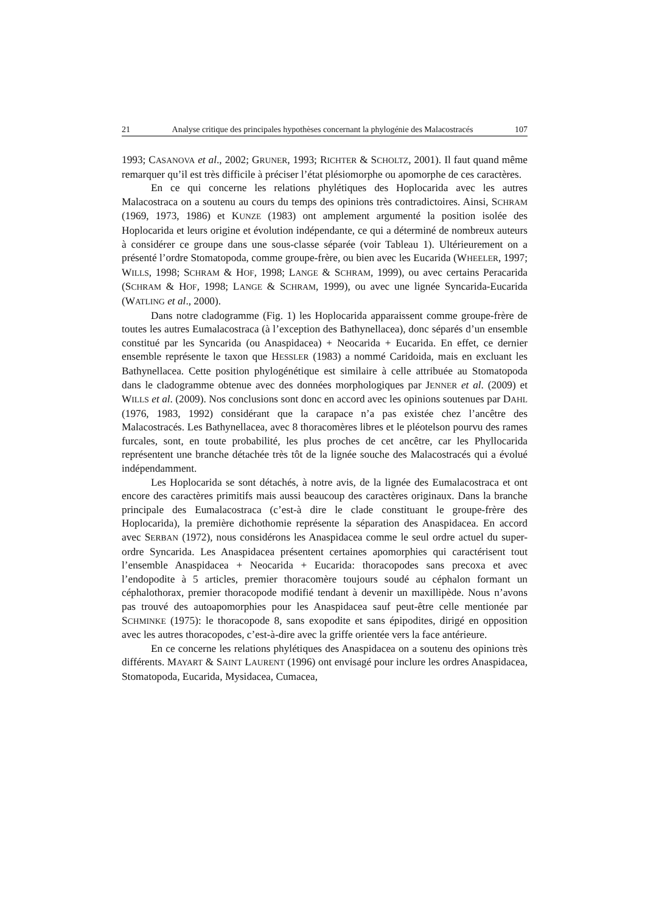21 Analyse critique des principales hypothèses concernant la phylogénie des Malacostracés 107
1993; CASANOVA et al., 2002; GRUNER, 1993; RICHTER & SCHOLTZ, 2001). Il faut quand même remarquer qu’il est très difficile à préciser l’état plésiomorphe ou apomorphe de ces caractères.
En ce qui concerne les relations phylétiques des Hoplocarida avec les autres Malacostraca on a soutenu au cours du temps des opinions très contradictoires. Ainsi, SCHRAM (1969, 1973, 1986) et KUNZE (1983) ont amplement argumenté la position isolée des Hoplocarida et leurs origine et évolution indépendante, ce qui a déterminé de nombreux auteurs à considérer ce groupe dans une sous-classe séparée (voir Tableau 1). Ultérieurement on a présenté l’ordre Stomatopoda, comme groupe-frère, ou bien avec les Eucarida (WHEELER, 1997; WILLS, 1998; SCHRAM & HOF, 1998; LANGE & SCHRAM, 1999), ou avec certains Peracarida (SCHRAM & HOF, 1998; LANGE & SCHRAM, 1999), ou avec une lignée Syncarida-Eucarida (WATLING et al., 2000).
Dans notre cladogramme (Fig. 1) les Hoplocarida apparaissent comme groupe-frère de toutes les autres Eumalacostraca (à l’exception des Bathynellacea), donc séparés d’un ensemble constitué par les Syncarida (ou Anaspidacea) + Neocarida + Eucarida. En effet, ce dernier ensemble représente le taxon que HESSLER (1983) a nommé Caridoida, mais en excluant les Bathynellacea. Cette position phylogénétique est similaire à celle attribuée au Stomatopoda dans le cladogramme obtenue avec des données morphologiques par JENNER et al. (2009) et WILLS et al. (2009). Nos conclusions sont donc en accord avec les opinions soutenues par DAHL (1976, 1983, 1992) considérant que la carapace n’a pas existée chez l’ancêtre des Malacostracés. Les Bathynellacea, avec 8 thoracomères libres et le pléotelson pourvu des rames furcales, sont, en toute probabilité, les plus proches de cet ancêtre, car les Phyllocarida représentent une branche détachée très tôt de la lignée souche des Malacostracés qui a évolué indépendamment.
Les Hoplocarida se sont détachés, à notre avis, de la lignée des Eumalacostraca et ont encore des caractères primitifs mais aussi beaucoup des caractères originaux. Dans la branche principale des Eumalacostraca (c’est-à dire le clade constituant le groupe-frère des Hoplocarida), la première dichothomie représente la séparation des Anaspidacea. En accord avec SERBAN (1972), nous considérons les Anaspidacea comme le seul ordre actuel du super-ordre Syncarida. Les Anaspidacea présentent certaines apomorphies qui caractérisent tout l’ensemble Anaspidacea + Neocarida + Eucarida: thoracopodes sans precoxa et avec l’endopodite à 5 articles, premier thoracomère toujours soudé au céphalon formant un céphalothorax, premier thoracopode modifié tendant à devenir un maxillipède. Nous n’avons pas trouvé des autoapomorphies pour les Anaspidacea sauf peut-être celle mentionée par SCHMINKE (1975): le thoracopode 8, sans exopodite et sans épipodites, dirigé en opposition avec les autres thoracopodes, c’est-à-dire avec la griffe orientée vers la face antérieure.
En ce concerne les relations phylétiques des Anaspidacea on a soutenu des opinions très différents. MAYART & SAINT LAURENT (1996) ont envisagé pour inclure les ordres Anaspidacea, Stomatopoda, Eucarida, Mysidacea, Cumacea,